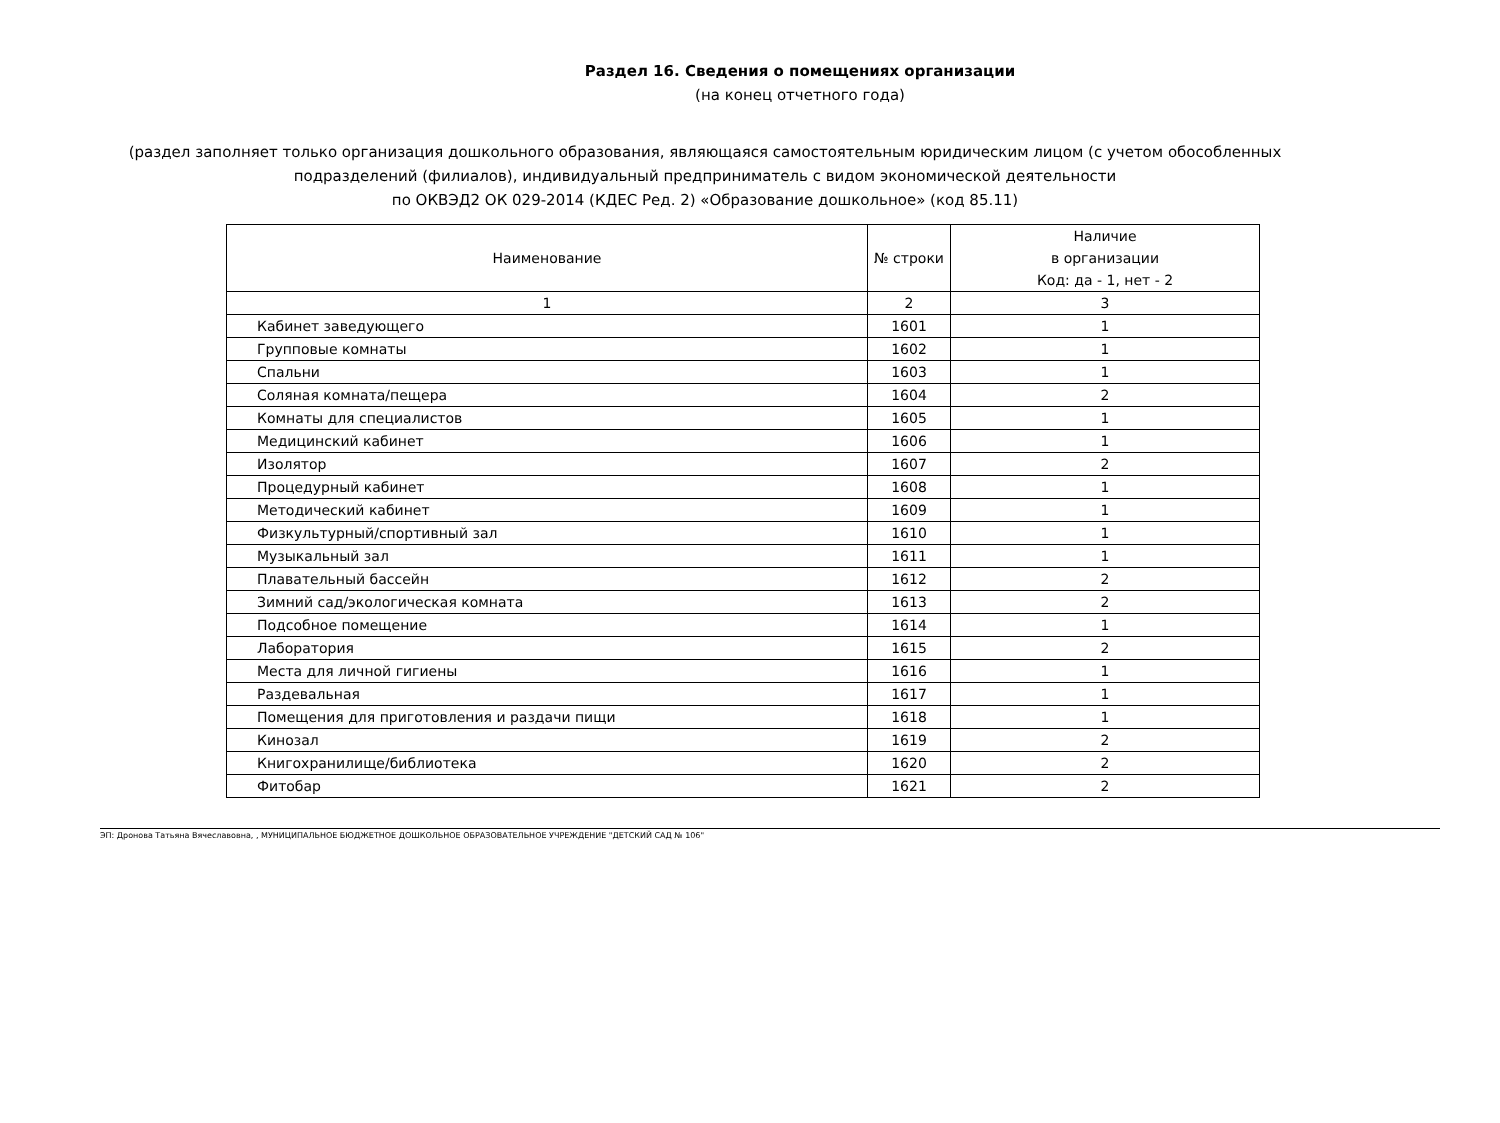Раздел 16. Сведения о помещениях организации
(на конец отчетного года)
(раздел заполняет только организация дошкольного образования, являющаяся самостоятельным юридическим лицом (с учетом обособленных подразделений (филиалов), индивидуальный предприниматель с видом экономической деятельности
по ОКВЭД2 ОК 029-2014 (КДЕС Ред. 2) «Образование дошкольное» (код 85.11)
| Наименование | № строки | Наличие в организации Код: да - 1, нет - 2 |
| --- | --- | --- |
| 1 | 2 | 3 |
| Кабинет заведующего | 1601 | 1 |
| Групповые комнаты | 1602 | 1 |
| Спальни | 1603 | 1 |
| Соляная комната/пещера | 1604 | 2 |
| Комнаты для специалистов | 1605 | 1 |
| Медицинский кабинет | 1606 | 1 |
| Изолятор | 1607 | 2 |
| Процедурный кабинет | 1608 | 1 |
| Методический кабинет | 1609 | 1 |
| Физкультурный/спортивный зал | 1610 | 1 |
| Музыкальный зал | 1611 | 1 |
| Плавательный бассейн | 1612 | 2 |
| Зимний сад/экологическая комната | 1613 | 2 |
| Подсобное помещение | 1614 | 1 |
| Лаборатория | 1615 | 2 |
| Места для личной гигиены | 1616 | 1 |
| Раздевальная | 1617 | 1 |
| Помещения для приготовления и раздачи пищи | 1618 | 1 |
| Кинозал | 1619 | 2 |
| Книгохранилище/библиотека | 1620 | 2 |
| Фитобар | 1621 | 2 |
ЭП: Дронова Татьяна Вячеславовна, , МУНИЦИПАЛЬНОЕ БЮДЖЕТНОЕ ДОШКОЛЬНОЕ ОБРАЗОВАТЕЛЬНОЕ УЧРЕЖДЕНИЕ "ДЕТСКИЙ САД № 106"